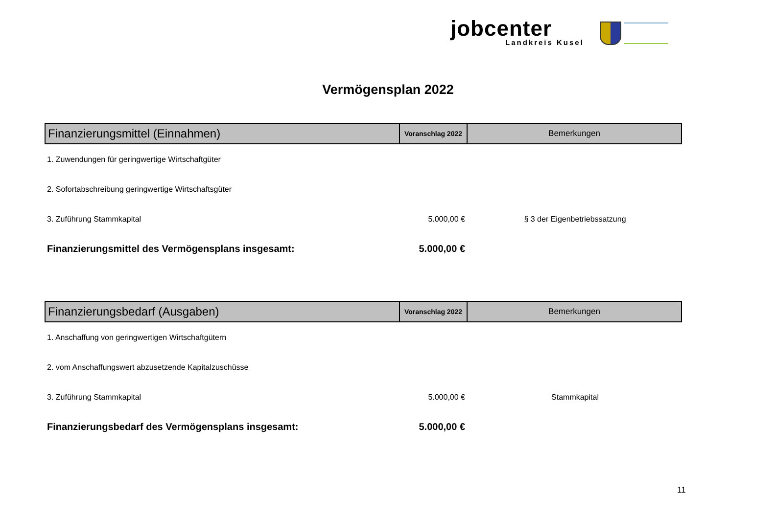jobcenter
Landkreis Kusel
Vermögensplan 2022
| Finanzierungsmittel (Einnahmen) | Voranschlag 2022 | Bemerkungen |
| --- | --- | --- |
| 1. Zuwendungen für geringwertige Wirtschaftgüter | | |
| 2. Sofortabschreibung geringwertige Wirtschaftsgüter | | |
| 3. Zuführung Stammkapital | 5.000,00 € | § 3 der Eigenbetriebssatzung |
| Finanzierungsmittel des Vermögensplans insgesamt: | 5.000,00 € | |
| Finanzierungsbedarf (Ausgaben) | Voranschlag 2022 | Bemerkungen |
| --- | --- | --- |
| 1. Anschaffung von geringwertigen Wirtschaftgütern | | |
| 2. vom Anschaffungswert abzusetzende Kapitalzuschüsse | | |
| 3. Zuführung Stammkapital | 5.000,00 € | Stammkapital |
| Finanzierungsbedarf des Vermögensplans insgesamt: | 5.000,00 € | |
11